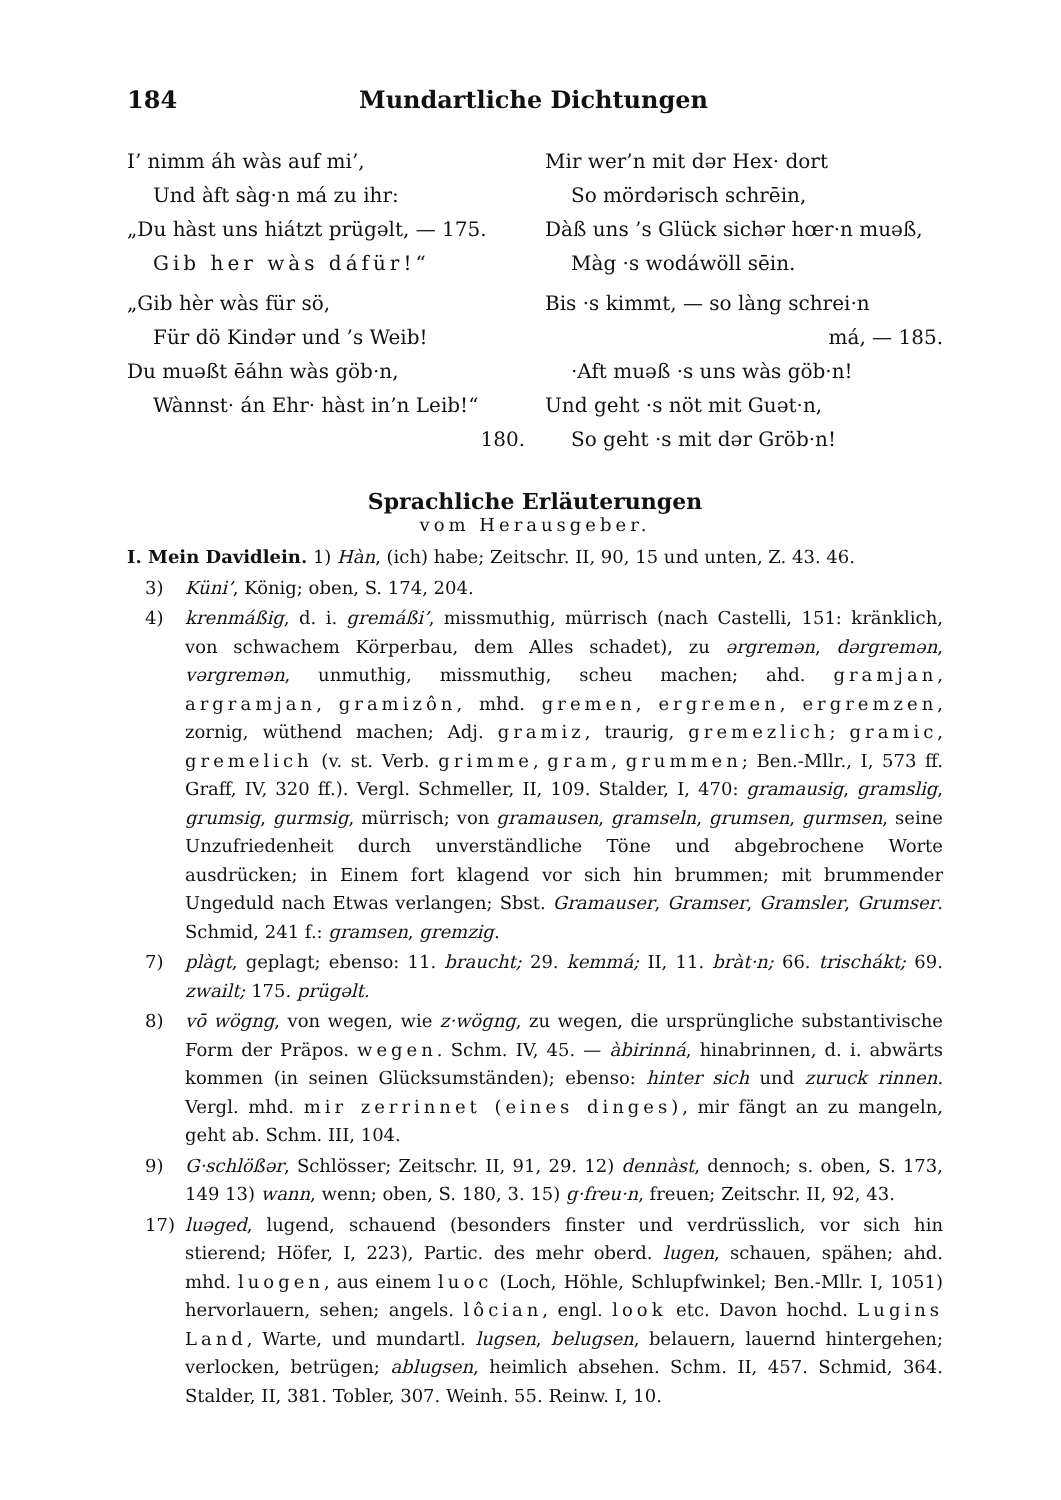184 Mundartliche Dichtungen
I’ nimm áh wàs auf mi’,
Und àft sàg·n má zu ihr:
„Du hàst uns hiátzt prügəlt, — 175.
Gib her wàs dáfür!“
„Gib hèr wàs für sö,
Für dö Kindər und ’s Weib!
Du muəßt ēáhn wàs göb·n,
Wànnst· án Ehr· hàst in’n Leib!“
180.
Mir wer’n mit dər Hex· dort
So mördərisch schrēin,
Dàß uns ’s Glück sichər hœr·n muəß,
Màg ·s wodáwöll sēin.
Bis ·s kimmt, — so làng schrei·n
má, — 185.
·Aft muəß ·s uns wàs göb·n!
Und geht ·s nöt mit Guət·n,
So geht ·s mit dər Gröb·n!
Sprachliche Erläuterungen
vom Herausgeber.
I. Mein Davidlein. 1) Hàn, (ich) habe; Zeitschr. II, 90, 15 und unten, Z. 43. 46.
3) Küni’, König; oben, S. 174, 204.
4) krenmáßig, d. i. gremáßi’, missmuthig, mürrisch (nach Castelli, 151: kränklich, von schwachem Körperbau, dem Alles schadet), zu ərgremən, dərgremən, vərgremən, unmuthig, missmuthig, scheu machen; ahd. gramjan, argramjan, gramizôn, mhd. gremen, ergremen, ergremzen, zornig, wüthend machen; Adj. gramiz, traurig, gremezlich; gramic, gremelich (v. st. Verb. grimme, gram, grummen; Ben.-Mllr., I, 573 ff. Graff, IV, 320 ff.). Vergl. Schmeller, II, 109. Stalder, I, 470: gramausig, gramslig, grumsig, gurmsig, mürrisch; von gramausen, gramseln, grumsen, gurmsen, seine Unzufriedenheit durch unverständliche Töne und abgebrochene Worte ausdrücken; in Einem fort klagend vor sich hin brummen; mit brummender Ungeduld nach Etwas verlangen; Sbst. Gramauser, Gramser, Gramsler, Grumser. Schmid, 241 f.: gramsen, gremzig.
7) plàgt, geplagt; ebenso: 11. braucht; 29. kemmá; II, 11. bràt·n; 66. trischákt; 69. zwailt; 175. prügəlt.
8) vō wögng, von wegen, wie z·wögng, zu wegen, die ursprüngliche substantivische Form der Präpos. wegen. Schm. IV, 45. — àbirinná, hinabrinnen, d. i. abwärts kommen (in seinen Glücksumständen); ebenso: hinter sich und zuruck rinnen. Vergl. mhd. mir zerrinnet (eines dinges), mir fängt an zu mangeln, geht ab. Schm. III, 104.
9) G·schlößər, Schlösser; Zeitschr. II, 91, 29. 12) dennàst, dennoch; s. oben, S. 173, 149 13) wann, wenn; oben, S. 180, 3. 15) g·freu·n, freuen; Zeitschr. II, 92, 43.
17) luəged, lugend, schauend (besonders finster und verdrüsslich, vor sich hin stierend; Höfer, I, 223), Partic. des mehr oberd. lugen, schauen, spähen; ahd. mhd. luogen, aus einem luoc (Loch, Höhle, Schlupfwinkel; Ben.-Mllr. I, 1051) hervorlauern, sehen; angels. lôcian, engl. look etc. Davon hochd. Lugins Land, Warte, und mundartl. lugsen, belugsen, belauern, lauernd hintergehen; verlocken, betrügen; ablugsen, heimlich absehen. Schm. II, 457. Schmid, 364. Stalder, II, 381. Tobler, 307. Weinh. 55. Reinw. I, 10.